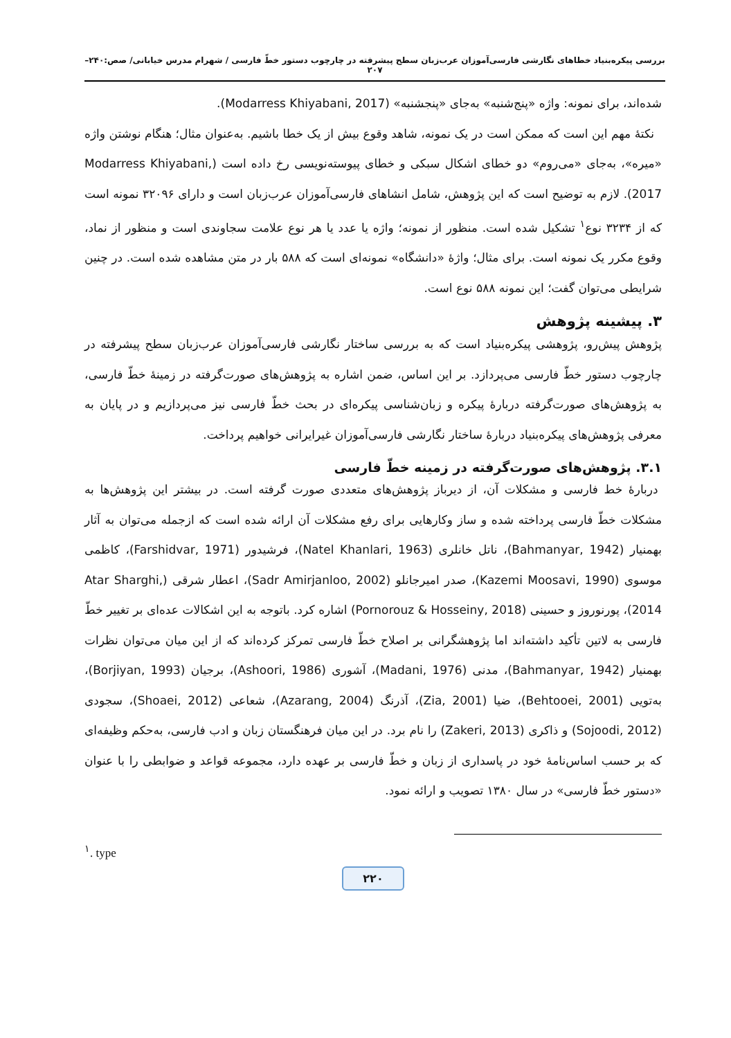بررسی پیکره‌بنیاد خطاهای نگارشی فارسی‌آموزان عرب‌زبان سطح پیشرفته در چارچوب دستور خطّ فارسی / شهرام مدرس خیابانی/ صص:۲۴۰–۲۰۷
شده‌اند، برای نمونه: واژه «پنج‌شنبه» به‌جای «پنجشنبه» (Modarress Khiyabani, 2017).
نکتۀ مهم این است که ممکن است در یک نمونه، شاهد وقوع بیش از یک خطا باشیم. به‌عنوان مثال؛ هنگام نوشتن واژه «میره»، به‌جای «می‌روم» دو خطای اشکال سبکی و خطای پیوسته‌نویسی رخ داده است (Modarress Khiyabani, 2017). لازم به توضیح است که این پژوهش، شامل انشاهای فارسی‌آموزان عرب‌زبان است و دارای ۳۲۰۹۶ نمونه است که از ۳۲۳۴ نوع<sup>۱</sup> تشکیل شده است. منظور از نمونه؛ واژه یا عدد یا هر نوع علامت سجاوندی است و منظور از نماد، وقوع مکرر یک نمونه است. برای مثال؛ واژۀ «دانشگاه» نمونه‌ای است که ۵۸۸ بار در متن مشاهده شده است. در چنین شرایطی می‌توان گفت؛ این نمونه ۵۸۸ نوع است.
۳. پیشینه پژوهش
پژوهش پیش‌رو، پژوهشی پیکره‌بنیاد است که به بررسی ساختار نگارشی فارسی‌آموزان عرب‌زبان سطح پیشرفته در چارچوب دستور خطّ فارسی می‌پردازد. بر این اساس، ضمن اشاره به پژوهش‌های صورت‌گرفته در زمینۀ خطّ فارسی، به پژوهش‌های صورت‌گرفته دربارۀ پیکره و زبان‌شناسی پیکره‌ای در بحث خطّ فارسی نیز می‌پردازیم و در پایان به معرفی پژوهش‌های پیکره‌بنیاد دربارۀ ساختار نگارشی فارسی‌آموزان غیرایرانی خواهیم پرداخت.
۳.۱. پژوهش‌های صورت‌گرفته در زمینه خطّ فارسی
دربارۀ خط فارسی و مشکلات آن، از دیرباز پژوهش‌های متعددی صورت گرفته است. در بیشتر این پژوهش‌ها به مشکلات خطّ فارسی پرداخته شده و ساز وکارهایی برای رفع مشکلات آن ارائه شده است که ازجمله می‌توان به آثار بهمنیار (Bahmanyar, 1942)، ناتل خانلری (Natel Khanlari, 1963)، فرشیدور (Farshidvar, 1971)، کاظمی موسوی (Kazemi Moosavi, 1990)، صدر امیرجانلو (Sadr Amirjanloo, 2002)، اعطار شرقی (Atar Sharghi, 2014)، پورنوروز و حسینی (Pornorouz & Hosseiny, 2018) اشاره کرد. باتوجه به این اشکالات عده‌ای بر تغییر خطّ فارسی به لاتین تأکید داشته‌اند اما پژوهشگرانی بر اصلاح خطّ فارسی تمرکز کرده‌اند که از این میان می‌توان نظرات بهمنیار (Bahmanyar, 1942)، مدنی (Madani, 1976)، آشوری (Ashoori, 1986)، برجیان (Borjiyan, 1993)، به‌تویی (Behtooei, 2001)، ضیا (Zia, 2001)، آذرنگ (Azarang, 2004)، شعاعی (Shoaei, 2012)، سجودی (Sojoodi, 2012) و ذاکری (Zakeri, 2013) را نام برد. در این میان فرهنگستان زبان و ادب فارسی، به‌حکم وظیفه‌ای که بر حسب اساس‌نامۀ خود در پاسداری از زبان و خطّ فارسی بر عهده دارد، مجموعه قواعد و ضوابطی را با عنوان «دستور خطّ فارسی» در سال ۱۳۸۰ تصویب و ارائه نمود.
<sup>۱</sup>. type
۲۲۰